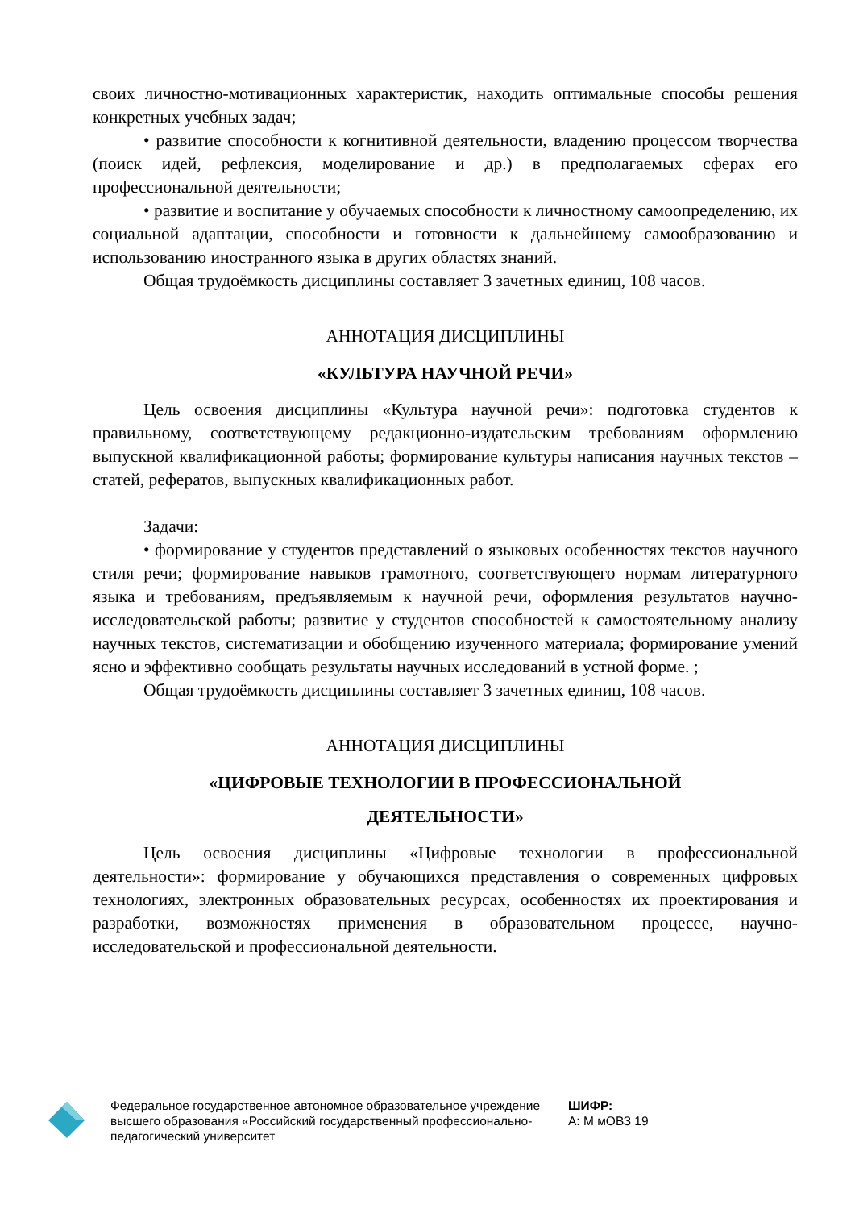своих личностно-мотивационных характеристик, находить оптимальные способы решения конкретных учебных задач;
• развитие способности к когнитивной деятельности, владению процессом творчества (поиск идей, рефлексия, моделирование и др.) в предполагаемых сферах его профессиональной деятельности;
• развитие и воспитание у обучаемых способности к личностному самоопределению, их социальной адаптации, способности и готовности к дальнейшему самообразованию и использованию иностранного языка в других областях знаний.
Общая трудоёмкость дисциплины составляет 3 зачетных единиц, 108 часов.
АННОТАЦИЯ ДИСЦИПЛИНЫ
«КУЛЬТУРА НАУЧНОЙ РЕЧИ»
Цель освоения дисциплины «Культура научной речи»: подготовка студентов к правильному, соответствующему редакционно-издательским требованиям оформлению выпускной квалификационной работы; формирование культуры написания научных текстов – статей, рефератов, выпускных квалификационных работ.
Задачи:
• формирование у студентов представлений о языковых особенностях текстов научного стиля речи; формирование навыков грамотного, соответствующего нормам литературного языка и требованиям, предъявляемым к научной речи, оформления результатов научно-исследовательской работы; развитие у студентов способностей к самостоятельному анализу научных текстов, систематизации и обобщению изученного материала; формирование умений ясно и эффективно сообщать результаты научных исследований в устной форме. ;
Общая трудоёмкость дисциплины составляет 3 зачетных единиц, 108 часов.
АННОТАЦИЯ ДИСЦИПЛИНЫ
«ЦИФРОВЫЕ ТЕХНОЛОГИИ В ПРОФЕССИОНАЛЬНОЙ
ДЕЯТЕЛЬНОСТИ»
Цель освоения дисциплины «Цифровые технологии в профессиональной деятельности»: формирование у обучающихся представления о современных цифровых технологиях, электронных образовательных ресурсах, особенностях их проектирования и разработки, возможностях применения в образовательном процессе, научно-исследовательской и профессиональной деятельности.
Федеральное государственное автономное образовательное учреждение высшего образования «Российский государственный профессионально-педагогический университет
ШИФР:
А: М мОВЗ 19